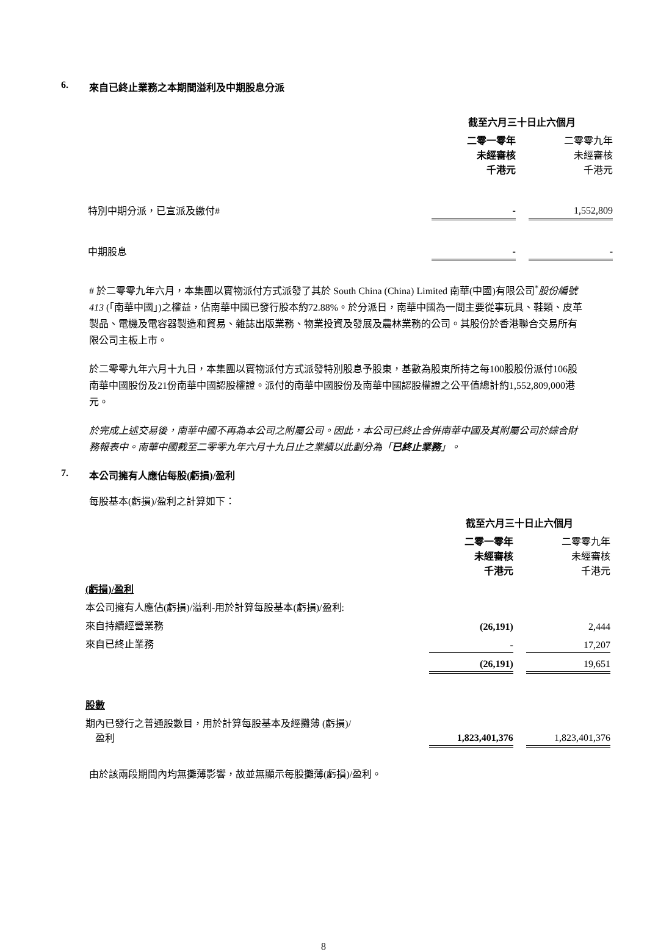6. 來自已終止業務之本期間溢利及中期股息分派
| | 截至六月三十日止六個月 | | |
| | 二零一零年 未經審核 千港元 | | 二零零九年 未經審核 千港元 |
| 特別中期分派，已宣派及繳付# | - | | 1,552,809 |
| 中期股息 | - | | - |
# 於二零零九年六月，本集團以實物派付方式派發了其於 South China (China) Limited 南華(中國)有限公司<sup>*</sup>股份編號413 (「南華中國」)之權益，佔南華中國已發行股本約72.88%。於分派日，南華中國為一間主要從事玩具、鞋類、皮革製品、電機及電容器製造和貿易、雜誌出版業務、物業投資及發展及農林業務的公司。其股份於香港聯合交易所有限公司主板上市。
於二零零九年六月十九日，本集團以實物派付方式派發特別股息予股東，基數為股東所持之每100股股份派付106股南華中國股份及21份南華中國認股權證。派付的南華中國股份及南華中國認股權證之公平值總計約1,552,809,000港元。
於完成上述交易後，南華中國不再為本公司之附屬公司。因此，本公司已終止合併南華中國及其附屬公司於綜合財務報表中。南華中國截至二零零九年六月十九日止之業績以此劃分為「已終止業務」。
7. 本公司擁有人應佔每股(虧損)/盈利
每股基本(虧損)/盈利之計算如下：
| | 截至六月三十日止六個月 | | |
| | 二零一零年 未經審核 千港元 | | 二零零九年 未經審核 千港元 |
| (虧損)/盈利 | | | |
| 本公司擁有人應佔(虧損)/溢利-用於計算每股基本(虧損)/盈利: | | | |
| 來自持續經營業務 | (26,191) | | 2,444 |
| 來自已終止業務 | - | | 17,207 |
| | (26,191) | | 19,651 |
| 股數 | | | |
| 期內已發行之普通股數目，用於計算每股基本及經攤薄 (虧損)/ 盈利 | 1,823,401,376 | | 1,823,401,376 |
由於該兩段期間內均無攤薄影響，故並無顯示每股攤薄(虧損)/盈利。
8